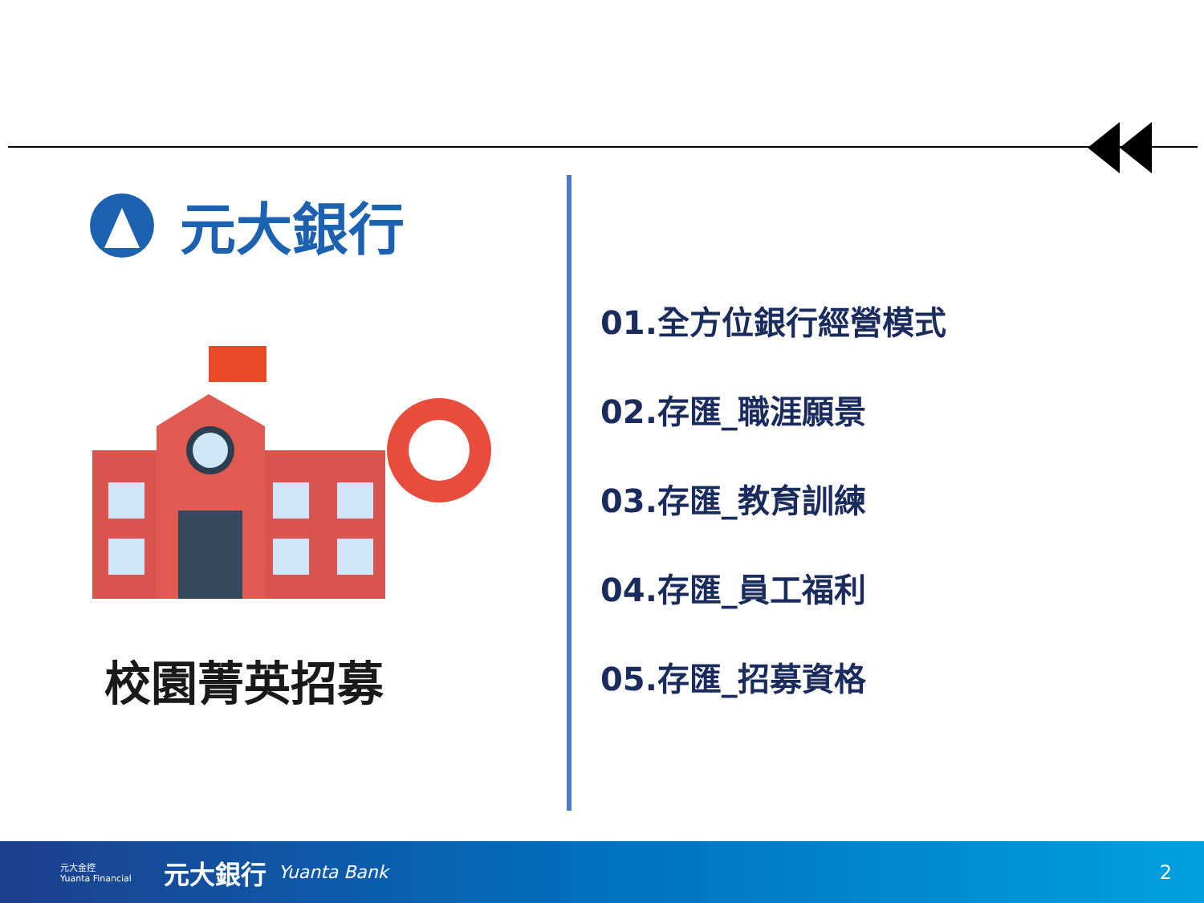元大銀行
校園菁英招募
01.全方位銀行經營模式
02.存匯_職涯願景
03.存匯_教育訓練
04.存匯_員工福利
05.存匯_招募資格
元大金控
Yuanta Financial 元大銀行 Yuanta Bank 2